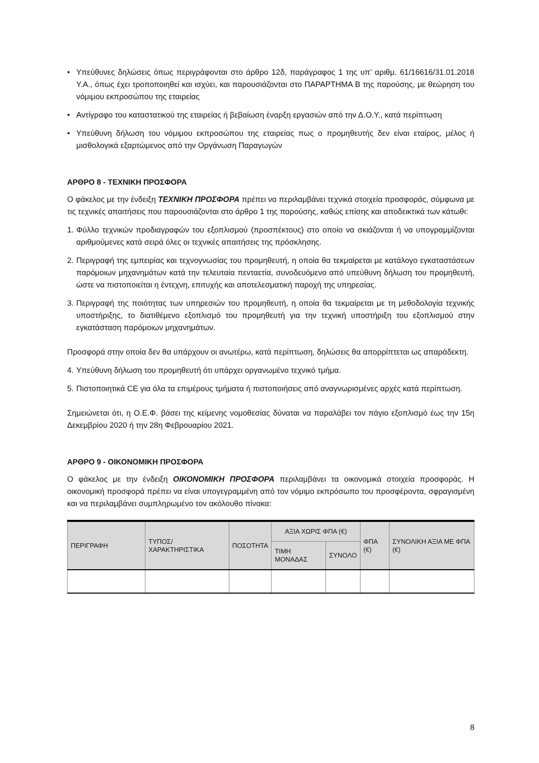• Υπεύθυνες δηλώσεις όπως περιγράφονται στο άρθρο 12δ, παράγραφος 1 της υπ’ αριθμ. 61/16616/31.01.2018 Υ.Α., όπως έχει τροποποιηθεί και ισχύει, και παρουσιάζονται στο ΠΑΡΑΡΤΗΜΑ Β της παρούσης, με θεώρηση του νόμιμου εκπροσώπου της εταιρείας
• Αντίγραφο του καταστατικού της εταιρείας ή βεβαίωση έναρξη εργασιών από την Δ.Ο.Υ., κατά περίπτωση
• Υπεύθυνη δήλωση του νόμιμου εκπροσώπου της εταιρείας πως ο προμηθευτής δεν είναι εταίρος, μέλος ή μισθολογικά εξαρτώμενος από την Οργάνωση Παραγωγών
ΑΡΘΡΟ 8 - ΤΕΧΝΙΚΗ ΠΡΟΣΦΟΡΑ
Ο φάκελος με την ένδειξη ΤΕΧΝΙΚΗ ΠΡΟΣΦΟΡΑ πρέπει να περιλαμβάνει τεχνικά στοιχεία προσφοράς, σύμφωνα με τις τεχνικές απαιτήσεις που παρουσιάζονται στο άρθρο 1 της παρούσης, καθώς επίσης και αποδεικτικά των κάτωθι:
1. Φύλλο τεχνικών προδιαγραφών του εξοπλισμού (προσπέκτους) στο οποίο να σκιάζονται ή να υπογραμμίζονται αριθμούμενες κατά σειρά όλες οι τεχνικές απαιτήσεις της πρόσκλησης.
2. Περιγραφή της εμπειρίας και τεχνογνωσίας του προμηθευτή, η οποία θα τεκμαίρεται με κατάλογο εγκαταστάσεων παρόμοιων μηχανημάτων κατά την τελευταία πενταετία, συνοδευόμενο από υπεύθυνη δήλωση του προμηθευτή, ώστε να πιστοποιείται η έντεχνη, επιτυχής και αποτελεσματική παροχή της υπηρεσίας.
3. Περιγραφή της ποιότητας των υπηρεσιών του προμηθευτή, η οποία θα τεκμαίρεται με τη μεθοδολογία τεχνικής υποστήριξης, το διατιθέμενο εξοπλισμό του προμηθευτή για την τεχνική υποστήριξη του εξοπλισμού στην εγκατάσταση παρόμοιων μηχανημάτων.
Προσφορά στην οποία δεν θα υπάρχουν οι ανωτέρω, κατά περίπτωση, δηλώσεις θα απορρίπτεται ως απαράδεκτη.
4. Υπεύθυνη δήλωση του προμηθευτή ότι υπάρχει οργανωμένο τεχνικό τμήμα.
5. Πιστοποιητικά CE για όλα τα επιμέρους τμήματα ή πιστοποιήσεις από αναγνωρισμένες αρχές κατά περίπτωση.
Σημειώνεται ότι, η Ο.Ε.Φ. βάσει της κείμενης νομοθεσίας δύναται να παραλάβει τον πάγιο εξοπλισμό έως την 15η Δεκεμβρίου 2020 ή την 28η Φεβρουαρίου 2021.
ΑΡΘΡΟ 9 - ΟΙΚΟΝΟΜΙΚΗ ΠΡΟΣΦΟΡΑ
Ο φάκελος με την ένδειξη ΟΙΚΟΝΟΜΙΚΗ ΠΡΟΣΦΟΡΑ περιλαμβάνει τα οικονομικά στοιχεία προσφοράς. Η οικονομική προσφορά πρέπει να είναι υπογεγραμμένη από τον νόμιμο εκπρόσωπο του προσφέροντα, σφραγισμένη και να περιλαμβάνει συμπληρωμένο τον ακόλουθο πίνακα:
| ΠΕΡΙΓΡΑΦΗ | ΤΥΠΟΣ/ ΧΑΡΑΚΤΗΡΙΣΤΙΚΑ | ΠΟΣΟΤΗΤΑ | ΑΞΙΑ ΧΩΡΙΣ ΦΠΑ (€) | | ΦΠΑ (€) | ΣΥΝΟΛΙΚΗ ΑΞΙΑ ΜΕ ΦΠΑ (€) |
| --- | --- | --- | --- | --- | --- | --- |
| | | | ΤΙΜΗ ΜΟΝΑΔΑΣ | ΣΥΝΟΛΟ | | |
8